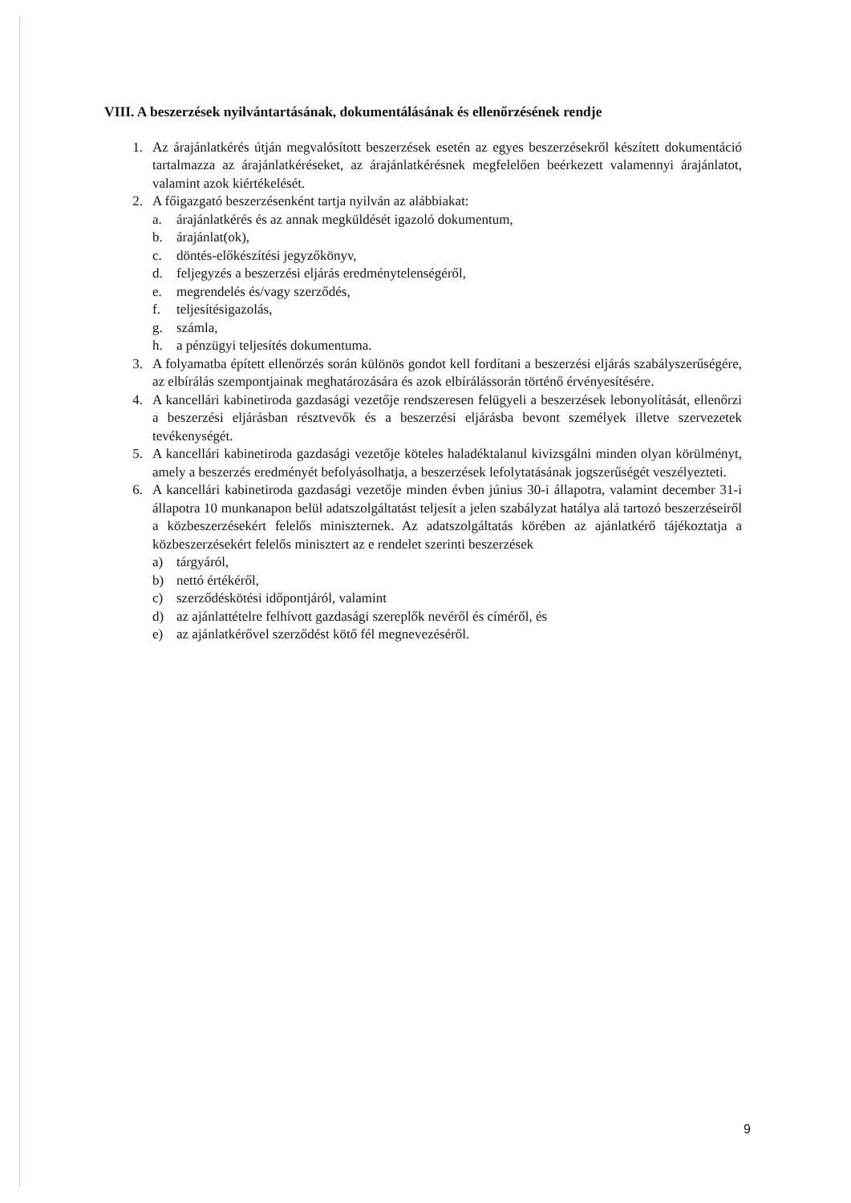VIII. A beszerzések nyilvántartásának, dokumentálásának és ellenőrzésének rendje
1. Az árajánlatkérés útján megvalósított beszerzések esetén az egyes beszerzésekről készített dokumentáció tartalmazza az árajánlatkéréseket, az árajánlatkérésnek megfelelően beérkezett valamennyi árajánlatot, valamint azok kiértékelését.
2. A főigazgató beszerzésenként tartja nyilván az alábbiakat:
a. árajánlatkérés és az annak megküldését igazoló dokumentum,
b. árajánlat(ok),
c. döntés-előkészítési jegyzőkönyv,
d. feljegyzés a beszerzési eljárás eredménytelenségéről,
e. megrendelés és/vagy szerződés,
f. teljesítésigazolás,
g. számla,
h. a pénzügyi teljesítés dokumentuma.
3. A folyamatba épített ellenőrzés során különös gondot kell fordítani a beszerzési eljárás szabályszerűségére, az elbírálás szempontjainak meghatározására és azok elbírálássorán történő érvényesítésére.
4. A kancellári kabinetiroda gazdasági vezetője rendszeresen felügyeli a beszerzések lebonyolítását, ellenőrzi a beszerzési eljárásban résztvevők és a beszerzési eljárásba bevont személyek illetve szervezetek tevékenységét.
5. A kancellári kabinetiroda gazdasági vezetője köteles haladéktalanul kivizsgálni minden olyan körülményt, amely a beszerzés eredményét befolyásolhatja, a beszerzések lefolytatásának jogszerűségét veszélyezteti.
6. A kancellári kabinetiroda gazdasági vezetője minden évben június 30-i állapotra, valamint december 31-i állapotra 10 munkanapon belül adatszolgáltatást teljesít a jelen szabályzat hatálya alá tartozó beszerzéseiről a közbeszerzésekért felelős miniszternek. Az adatszolgáltatás körében az ajánlatkérő tájékoztatja a közbeszerzésekért felelős minisztert az e rendelet szerinti beszerzések
a) tárgyáról,
b) nettó értékéről,
c) szerződéskötési időpontjáról, valamint
d) az ajánlattételre felhívott gazdasági szereplők nevéről és címéről, és
e) az ajánlatkérővel szerződést kötő fél megnevezéséről.
9